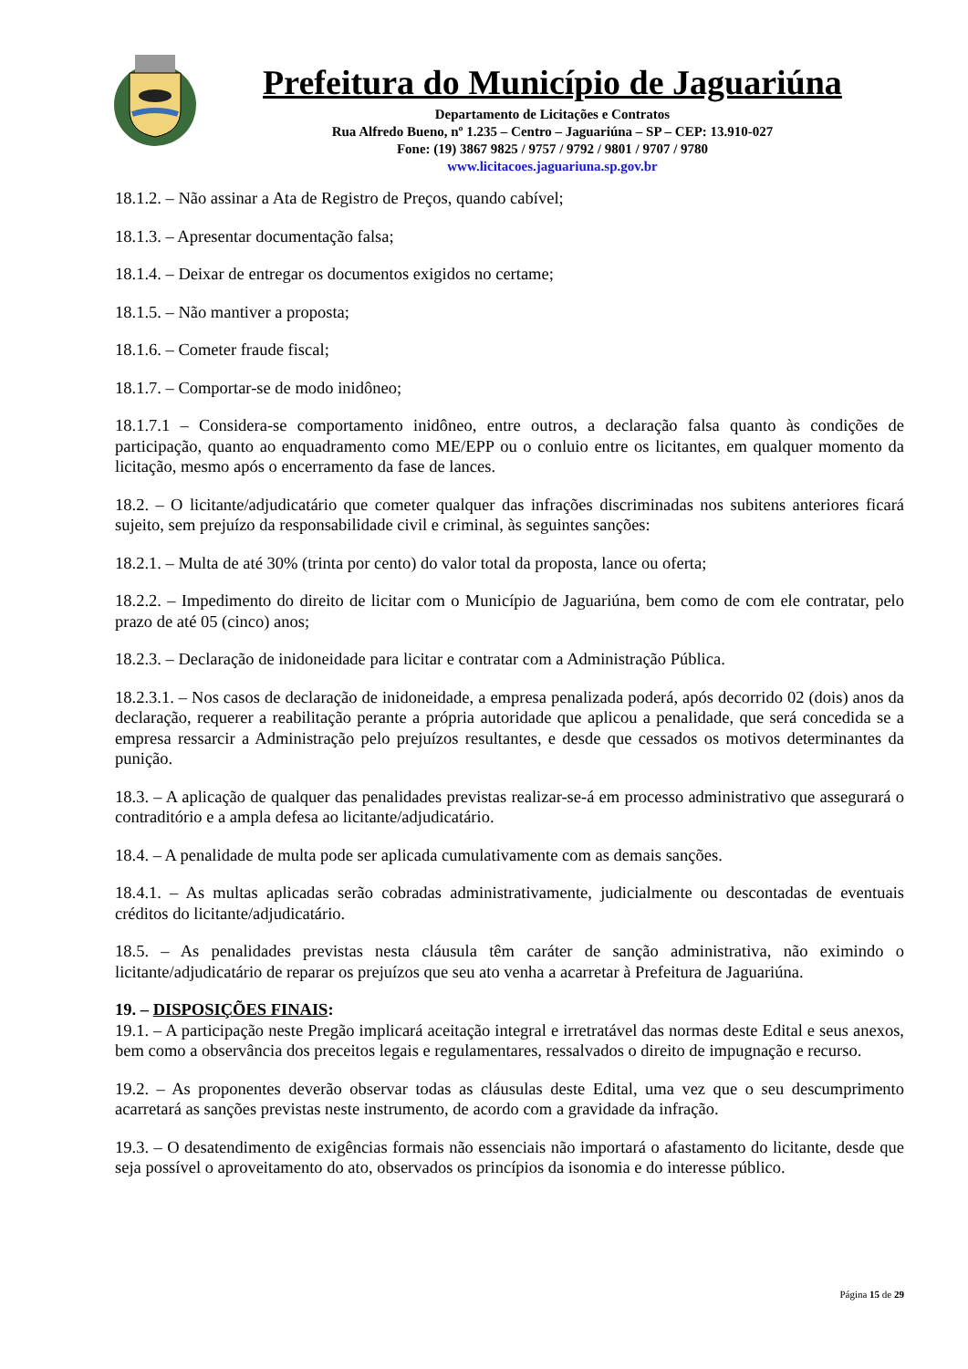Prefeitura do Município de Jaguariúna
Departamento de Licitações e Contratos
Rua Alfredo Bueno, nº 1.235 – Centro – Jaguariúna – SP – CEP: 13.910-027
Fone: (19) 3867 9825 / 9757 / 9792 / 9801 / 9707 / 9780
www.licitacoes.jaguariuna.sp.gov.br
18.1.2. – Não assinar a Ata de Registro de Preços, quando cabível;
18.1.3. – Apresentar documentação falsa;
18.1.4. – Deixar de entregar os documentos exigidos no certame;
18.1.5. – Não mantiver a proposta;
18.1.6. – Cometer fraude fiscal;
18.1.7. – Comportar-se de modo inidôneo;
18.1.7.1 – Considera-se comportamento inidôneo, entre outros, a declaração falsa quanto às condições de participação, quanto ao enquadramento como ME/EPP ou o conluio entre os licitantes, em qualquer momento da licitação, mesmo após o encerramento da fase de lances.
18.2. – O licitante/adjudicatário que cometer qualquer das infrações discriminadas nos subitens anteriores ficará sujeito, sem prejuízo da responsabilidade civil e criminal, às seguintes sanções:
18.2.1. – Multa de até 30% (trinta por cento) do valor total da proposta, lance ou oferta;
18.2.2. – Impedimento do direito de licitar com o Município de Jaguariúna, bem como de com ele contratar, pelo prazo de até 05 (cinco) anos;
18.2.3. – Declaração de inidoneidade para licitar e contratar com a Administração Pública.
18.2.3.1. – Nos casos de declaração de inidoneidade, a empresa penalizada poderá, após decorrido 02 (dois) anos da declaração, requerer a reabilitação perante a própria autoridade que aplicou a penalidade, que será concedida se a empresa ressarcir a Administração pelo prejuízos resultantes, e desde que cessados os motivos determinantes da punição.
18.3. – A aplicação de qualquer das penalidades previstas realizar-se-á em processo administrativo que assegurará o contraditório e a ampla defesa ao licitante/adjudicatário.
18.4. – A penalidade de multa pode ser aplicada cumulativamente com as demais sanções.
18.4.1. – As multas aplicadas serão cobradas administrativamente, judicialmente ou descontadas de eventuais créditos do licitante/adjudicatário.
18.5. – As penalidades previstas nesta cláusula têm caráter de sanção administrativa, não eximindo o licitante/adjudicatário de reparar os prejuízos que seu ato venha a acarretar à Prefeitura de Jaguariúna.
19. – DISPOSIÇÕES FINAIS:
19.1. – A participação neste Pregão implicará aceitação integral e irretratável das normas deste Edital e seus anexos, bem como a observância dos preceitos legais e regulamentares, ressalvados o direito de impugnação e recurso.
19.2. – As proponentes deverão observar todas as cláusulas deste Edital, uma vez que o seu descumprimento acarretará as sanções previstas neste instrumento, de acordo com a gravidade da infração.
19.3. – O desatendimento de exigências formais não essenciais não importará o afastamento do licitante, desde que seja possível o aproveitamento do ato, observados os princípios da isonomia e do interesse público.
Página 15 de 29